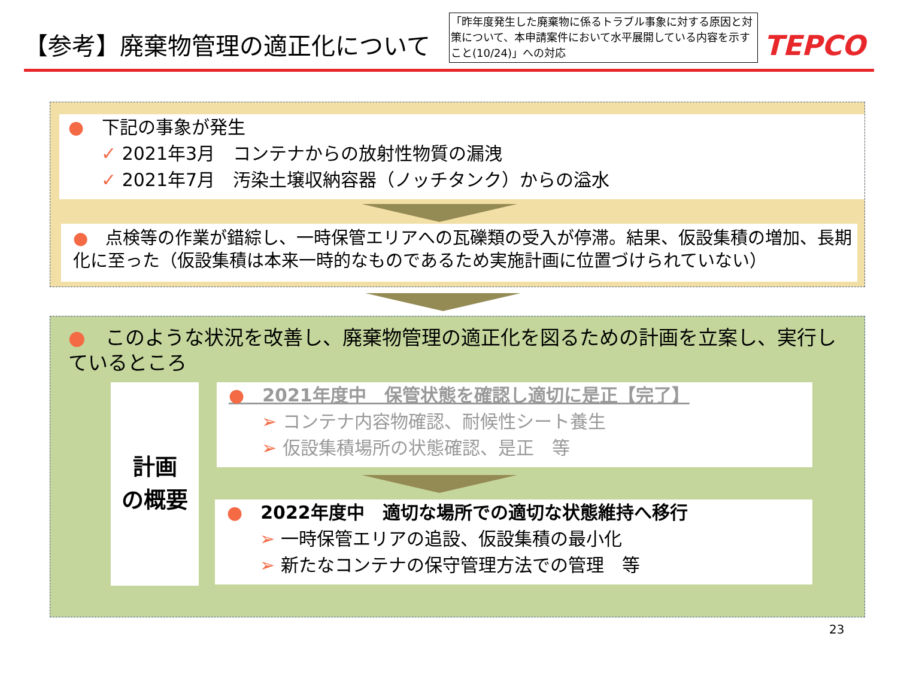【参考】廃棄物管理の適正化について
「昨年度発生した廃棄物に係るトラブル事象に対する原因と対策について、本申請案件において水平展開している内容を示すこと(10/24)」への対応
TEPCO
●　下記の事象が発生
✓ 2021年3月　コンテナからの放射性物質の漏洩
✓ 2021年7月　汚染土壌収納容器（ノッチタンク）からの溢水
●　点検等の作業が錯綜し、一時保管エリアへの瓦礫類の受入が停滞。結果、仮設集積の増加、長期化に至った（仮設集積は本来一時的なものであるため実施計画に位置づけられていない）
●　このような状況を改善し、廃棄物管理の適正化を図るための計画を立案し、実行しているところ
計画
の概要
●　2021年度中　保管状態を確認し適切に是正【完了】
➢ コンテナ内容物確認、耐候性シート養生
➢ 仮設集積場所の状態確認、是正　等
●　2022年度中　適切な場所での適切な状態維持へ移行
➢ 一時保管エリアの追設、仮設集積の最小化
➢ 新たなコンテナの保守管理方法での管理　等
23